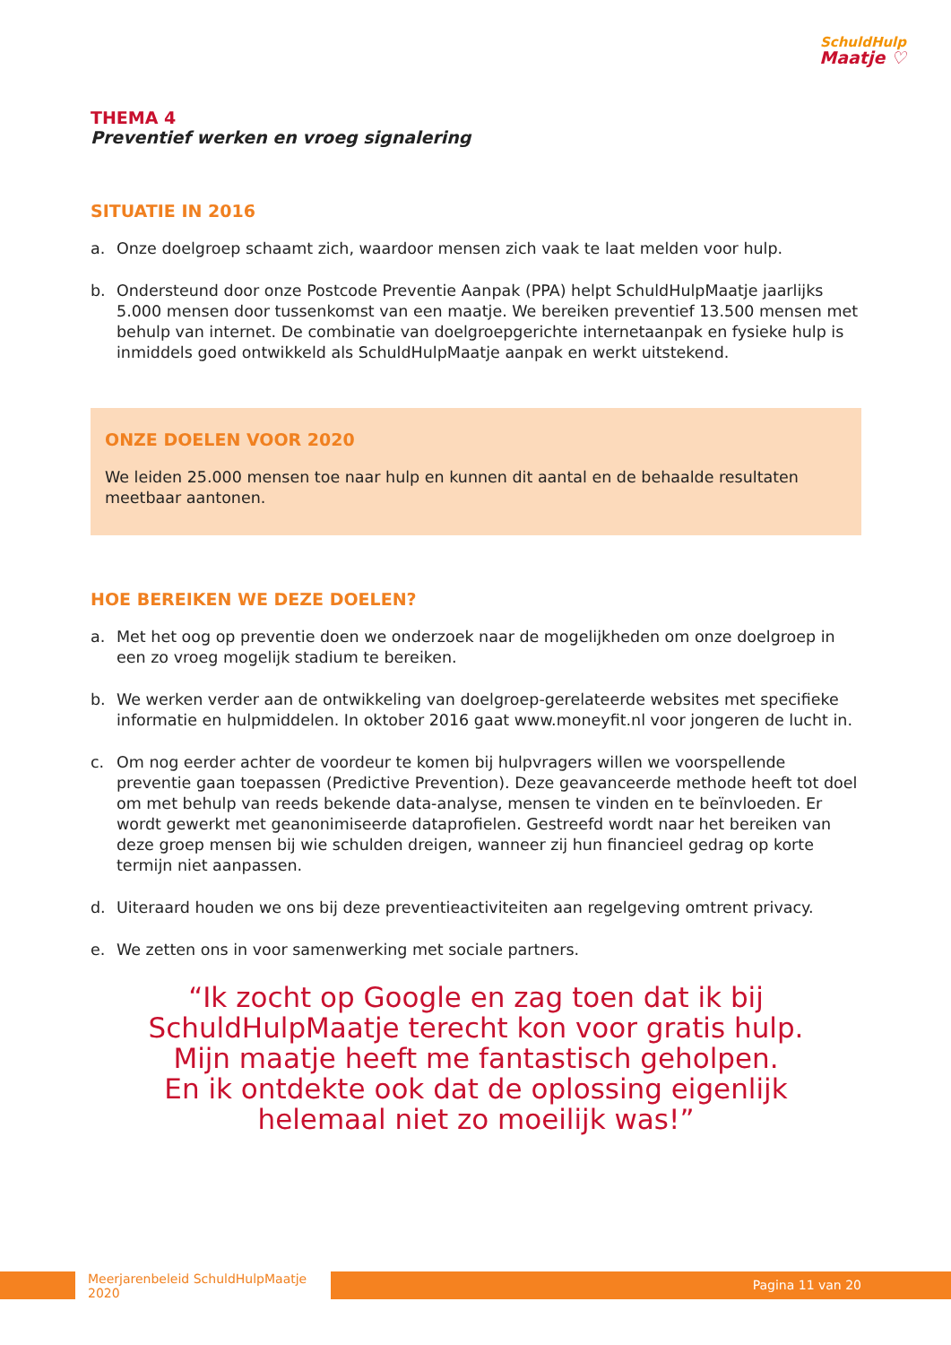SchuldHulp
Maatje ♡
THEMA 4
Preventief werken en vroeg signalering
SITUATIE IN 2016
a. Onze doelgroep schaamt zich, waardoor mensen zich vaak te laat melden voor hulp.
b. Ondersteund door onze Postcode Preventie Aanpak (PPA) helpt SchuldHulpMaatje jaarlijks 5.000 mensen door tussenkomst van een maatje. We bereiken preventief 13.500 mensen met behulp van internet. De combinatie van doelgroepgerichte internetaanpak en fysieke hulp is inmiddels goed ontwikkeld als SchuldHulpMaatje aanpak en werkt uitstekend.
ONZE DOELEN VOOR 2020
We leiden 25.000 mensen toe naar hulp en kunnen dit aantal en de behaalde resultaten meetbaar aantonen.
HOE BEREIKEN WE DEZE DOELEN?
a. Met het oog op preventie doen we onderzoek naar de mogelijkheden om onze doelgroep in een zo vroeg mogelijk stadium te bereiken.
b. We werken verder aan de ontwikkeling van doelgroep-gerelateerde websites met specifieke informatie en hulpmiddelen. In oktober 2016 gaat www.moneyfit.nl voor jongeren de lucht in.
c. Om nog eerder achter de voordeur te komen bij hulpvragers willen we voorspellende preventie gaan toepassen (Predictive Prevention). Deze geavanceerde methode heeft tot doel om met behulp van reeds bekende data-analyse, mensen te vinden en te beïnvloeden. Er wordt gewerkt met geanonimiseerde dataprofielen. Gestreefd wordt naar het bereiken van deze groep mensen bij wie schulden dreigen, wanneer zij hun financieel gedrag op korte termijn niet aanpassen.
d. Uiteraard houden we ons bij deze preventieactiviteiten aan regelgeving omtrent privacy.
e. We zetten ons in voor samenwerking met sociale partners.
“Ik zocht op Google en zag toen dat ik bij
SchuldHulpMaatje terecht kon voor gratis hulp.
Mijn maatje heeft me fantastisch geholpen.
En ik ontdekte ook dat de oplossing eigenlijk
helemaal niet zo moeilijk was!”
Meerjarenbeleid SchuldHulpMaatje 2020
Pagina 11 van 20